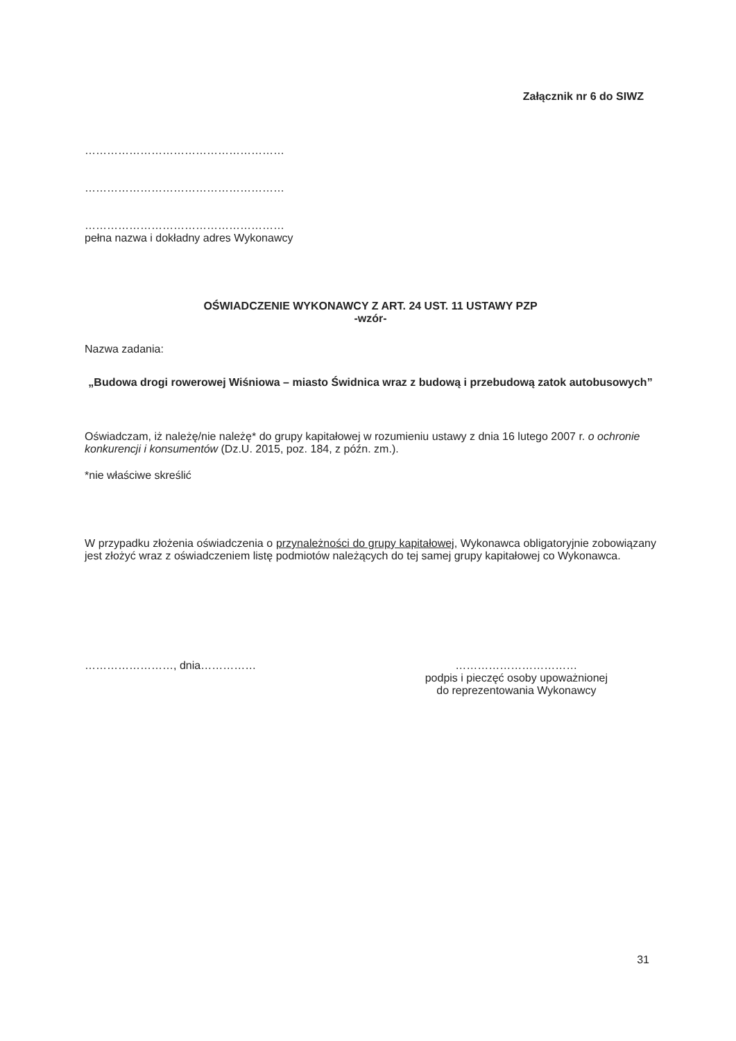Załącznik nr 6 do SIWZ
………………………………………………
………………………………………………
………………………………………………
pełna nazwa i dokładny adres Wykonawcy
OŚWIADCZENIE WYKONAWCY Z ART. 24 UST. 11 USTAWY PZP
-wzór-
Nazwa zadania:
„Budowa drogi rowerowej Wiśniowa – miasto Świdnica wraz z budową i przebudową zatok autobusowych”
Oświadczam, iż należę/nie należę* do grupy kapitałowej w rozumieniu ustawy z dnia 16 lutego 2007 r. o ochronie konkurencji i konsumentów (Dz.U. 2015, poz. 184, z późn. zm.).
*nie właściwe skreślić
W przypadku złożenia oświadczenia o przynależności do grupy kapitałowej, Wykonawca obligatoryjnie zobowiązany jest złożyć wraz z oświadczeniem listę podmiotów należących do tej samej grupy kapitałowej co Wykonawca.
……………………, dnia…………… ……………………………
podpis i pieczęć osoby upoważnionej
do reprezentowania Wykonawcy
31